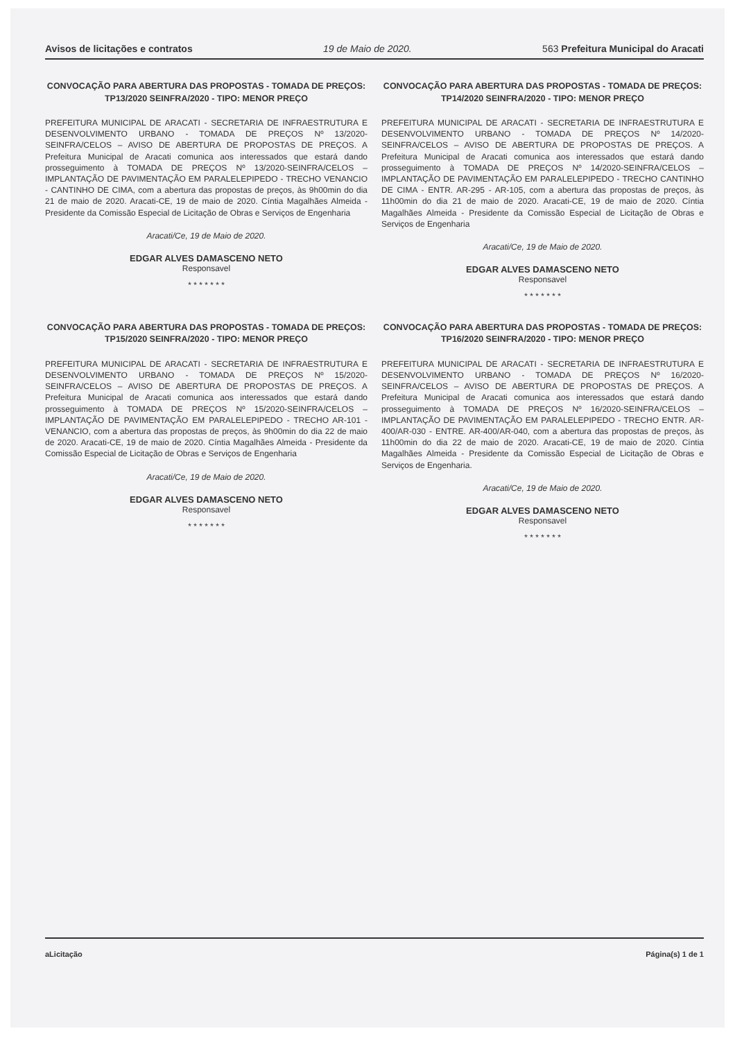Avisos de licitações e contratos 19 de Maio de 2020. 563 Prefeitura Municipal do Aracati
CONVOCAÇÃO PARA ABERTURA DAS PROPOSTAS - TOMADA DE PREÇOS: TP13/2020 SEINFRA/2020 - TIPO: MENOR PREÇO
PREFEITURA MUNICIPAL DE ARACATI - SECRETARIA DE INFRAESTRUTURA E DESENVOLVIMENTO URBANO - TOMADA DE PREÇOS Nº 13/2020-SEINFRA/CELOS – AVISO DE ABERTURA DE PROPOSTAS DE PREÇOS. A Prefeitura Municipal de Aracati comunica aos interessados que estará dando prosseguimento à TOMADA DE PREÇOS Nº 13/2020-SEINFRA/CELOS – IMPLANTAÇÃO DE PAVIMENTAÇÃO EM PARALELEPIPEDO - TRECHO VENANCIO - CANTINHO DE CIMA, com a abertura das propostas de preços, às 9h00min do dia 21 de maio de 2020. Aracati-CE, 19 de maio de 2020. Cíntia Magalhães Almeida - Presidente da Comissão Especial de Licitação de Obras e Serviços de Engenharia
Aracati/Ce, 19 de Maio de 2020.
EDGAR ALVES DAMASCENO NETO
Responsavel
* * * * * * *
CONVOCAÇÃO PARA ABERTURA DAS PROPOSTAS - TOMADA DE PREÇOS: TP14/2020 SEINFRA/2020 - TIPO: MENOR PREÇO
PREFEITURA MUNICIPAL DE ARACATI - SECRETARIA DE INFRAESTRUTURA E DESENVOLVIMENTO URBANO - TOMADA DE PREÇOS Nº 14/2020-SEINFRA/CELOS – AVISO DE ABERTURA DE PROPOSTAS DE PREÇOS. A Prefeitura Municipal de Aracati comunica aos interessados que estará dando prosseguimento à TOMADA DE PREÇOS Nº 14/2020-SEINFRA/CELOS – IMPLANTAÇÃO DE PAVIMENTAÇÃO EM PARALELEPIPEDO - TRECHO CANTINHO DE CIMA - ENTR. AR-295 - AR-105, com a abertura das propostas de preços, às 11h00min do dia 21 de maio de 2020. Aracati-CE, 19 de maio de 2020. Cíntia Magalhães Almeida - Presidente da Comissão Especial de Licitação de Obras e Serviços de Engenharia
Aracati/Ce, 19 de Maio de 2020.
EDGAR ALVES DAMASCENO NETO
Responsavel
* * * * * * *
CONVOCAÇÃO PARA ABERTURA DAS PROPOSTAS - TOMADA DE PREÇOS: TP15/2020 SEINFRA/2020 - TIPO: MENOR PREÇO
PREFEITURA MUNICIPAL DE ARACATI - SECRETARIA DE INFRAESTRUTURA E DESENVOLVIMENTO URBANO - TOMADA DE PREÇOS Nº 15/2020-SEINFRA/CELOS – AVISO DE ABERTURA DE PROPOSTAS DE PREÇOS. A Prefeitura Municipal de Aracati comunica aos interessados que estará dando prosseguimento à TOMADA DE PREÇOS Nº 15/2020-SEINFRA/CELOS – IMPLANTAÇÃO DE PAVIMENTAÇÃO EM PARALELEPIPEDO - TRECHO AR-101 - VENANCIO, com a abertura das propostas de preços, às 9h00min do dia 22 de maio de 2020. Aracati-CE, 19 de maio de 2020. Cíntia Magalhães Almeida - Presidente da Comissão Especial de Licitação de Obras e Serviços de Engenharia
Aracati/Ce, 19 de Maio de 2020.
EDGAR ALVES DAMASCENO NETO
Responsavel
* * * * * * *
CONVOCAÇÃO PARA ABERTURA DAS PROPOSTAS - TOMADA DE PREÇOS: TP16/2020 SEINFRA/2020 - TIPO: MENOR PREÇO
PREFEITURA MUNICIPAL DE ARACATI - SECRETARIA DE INFRAESTRUTURA E DESENVOLVIMENTO URBANO - TOMADA DE PREÇOS Nº 16/2020-SEINFRA/CELOS – AVISO DE ABERTURA DE PROPOSTAS DE PREÇOS. A Prefeitura Municipal de Aracati comunica aos interessados que estará dando prosseguimento à TOMADA DE PREÇOS Nº 16/2020-SEINFRA/CELOS – IMPLANTAÇÃO DE PAVIMENTAÇÃO EM PARALELEPIPEDO - TRECHO ENTR. AR-400/AR-030 - ENTRE. AR-400/AR-040, com a abertura das propostas de preços, às 11h00min do dia 22 de maio de 2020. Aracati-CE, 19 de maio de 2020. Cíntia Magalhães Almeida - Presidente da Comissão Especial de Licitação de Obras e Serviços de Engenharia.
Aracati/Ce, 19 de Maio de 2020.
EDGAR ALVES DAMASCENO NETO
Responsavel
* * * * * * *
aLicitação Página(s) 1 de 1